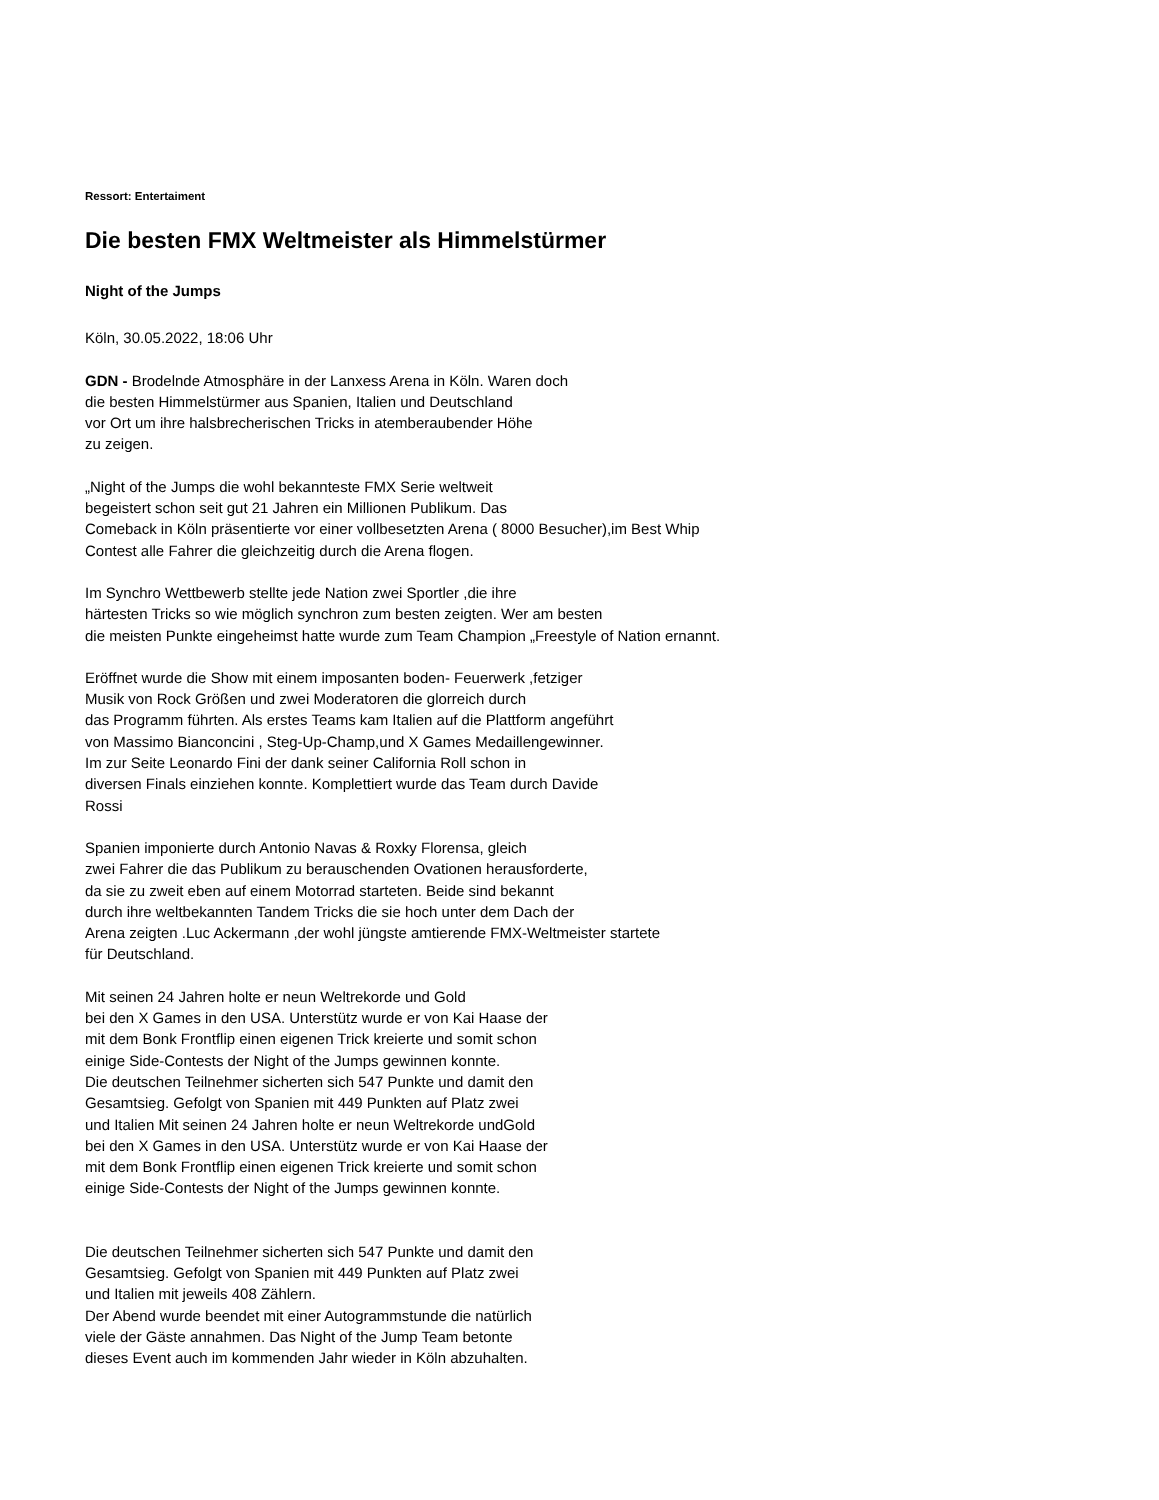Ressort: Entertaiment
Die besten FMX Weltmeister als Himmelstürmer
Night of the Jumps
Köln, 30.05.2022, 18:06 Uhr
GDN - Brodelnde Atmosphäre in der Lanxess Arena in Köln. Waren doch
die besten Himmelstürmer aus Spanien, Italien und Deutschland
vor Ort um ihre halsbrecherischen Tricks in atemberaubender Höhe
zu zeigen.
„Night of the Jumps die wohl bekannteste FMX Serie weltweit
begeistert schon seit gut 21 Jahren ein Millionen Publikum. Das
Comeback in Köln präsentierte vor einer vollbesetzten Arena ( 8000 Besucher),im Best Whip
Contest alle Fahrer die gleichzeitig durch die Arena flogen.
Im Synchro Wettbewerb stellte jede Nation zwei Sportler ,die ihre
härtesten Tricks so wie möglich synchron zum besten zeigten. Wer am besten
die meisten Punkte eingeheimst hatte wurde zum Team Champion „Freestyle of Nation ernannt.
Eröffnet wurde die Show mit einem imposanten boden- Feuerwerk ,fetziger
Musik von Rock Größen und zwei Moderatoren die glorreich durch
das Programm führten. Als erstes Teams kam Italien auf die Plattform angeführt
von Massimo Bianconcini , Steg-Up-Champ,und X Games Medaillengewinner.
Im zur Seite Leonardo Fini der dank seiner California Roll schon in
diversen Finals einziehen konnte. Komplettiert wurde das Team durch Davide
Rossi
Spanien imponierte durch Antonio Navas & Roxky Florensa, gleich
zwei Fahrer die das Publikum zu berauschenden Ovationen herausforderte,
da sie zu zweit eben auf einem Motorrad starteten. Beide sind bekannt
durch ihre weltbekannten Tandem Tricks die sie hoch unter dem Dach der
Arena zeigten .Luc Ackermann ,der wohl jüngste amtierende FMX-Weltmeister startete
für Deutschland.
Mit seinen 24 Jahren holte er neun Weltrekorde und Gold
bei den X Games in den USA. Unterstütz wurde er von Kai Haase der
mit dem Bonk Frontflip einen eigenen Trick kreierte und somit schon
einige Side-Contests der Night of the Jumps gewinnen konnte.
Die deutschen Teilnehmer sicherten sich 547 Punkte und damit den
Gesamtsieg. Gefolgt von Spanien mit 449 Punkten auf Platz zwei
und Italien Mit seinen 24 Jahren holte er neun Weltrekorde undGold
bei den X Games in den USA. Unterstütz wurde er von Kai Haase der
mit dem Bonk Frontflip einen eigenen Trick kreierte und somit schon
einige Side-Contests der Night of the Jumps gewinnen konnte.
Die deutschen Teilnehmer sicherten sich 547 Punkte und damit den
Gesamtsieg. Gefolgt von Spanien mit 449 Punkten auf Platz zwei
und Italien mit jeweils 408 Zählern.
Der Abend wurde beendet mit einer Autogrammstunde die natürlich
viele der Gäste annahmen. Das Night of the Jump Team betonte
dieses Event auch im kommenden Jahr wieder in Köln abzuhalten.